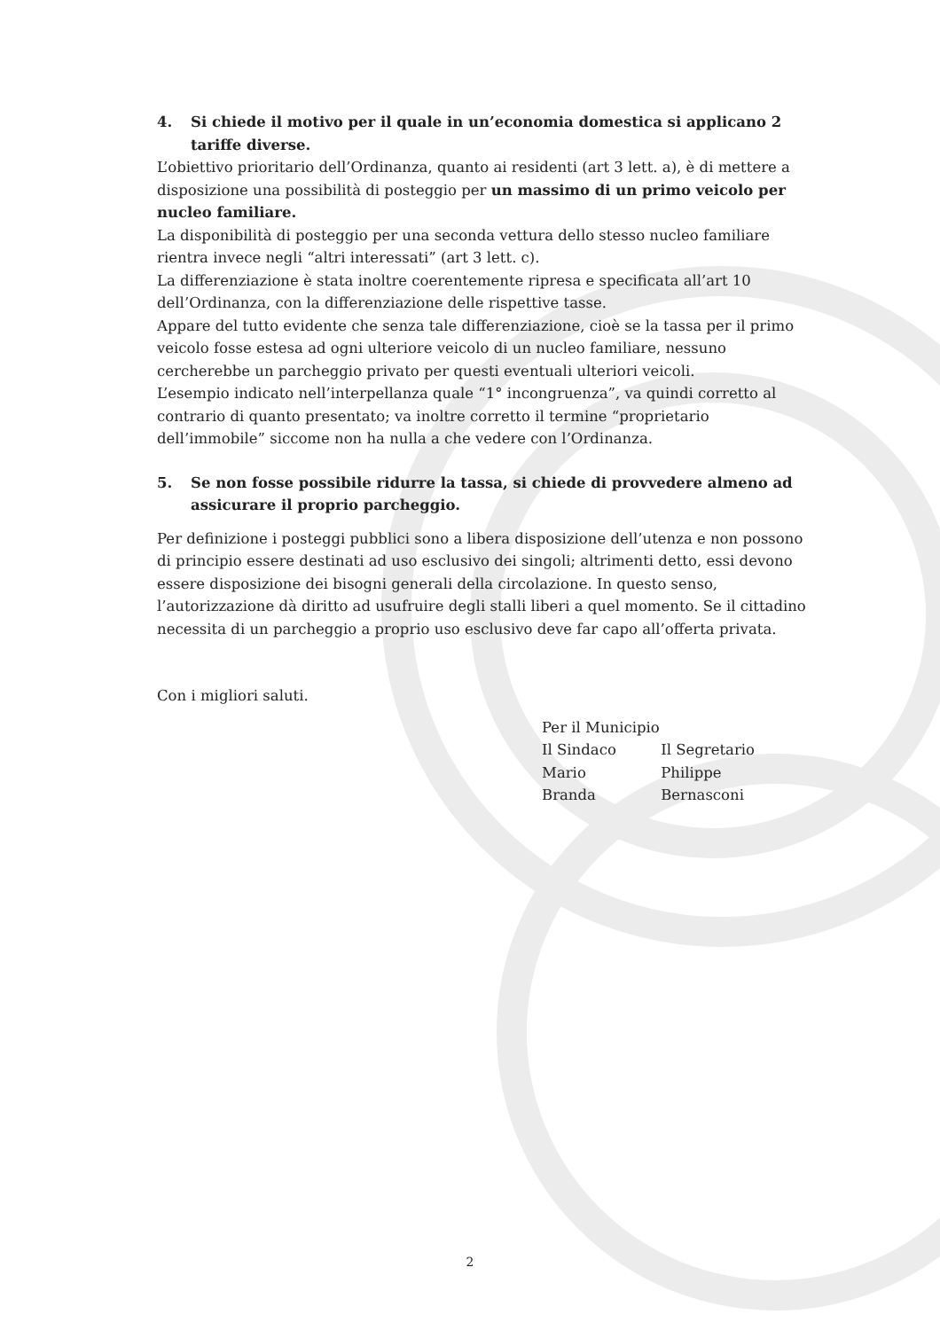4. Si chiede il motivo per il quale in un’economia domestica si applicano 2 tariffe diverse.
L’obiettivo prioritario dell’Ordinanza, quanto ai residenti (art 3 lett. a), è di mettere a disposizione una possibilità di posteggio per un massimo di un primo veicolo per nucleo familiare.
La disponibilità di posteggio per una seconda vettura dello stesso nucleo familiare rientra invece negli “altri interessati” (art 3 lett. c).
La differenziazione è stata inoltre coerentemente ripresa e specificata all’art 10 dell’Ordinanza, con la differenziazione delle rispettive tasse.
Appare del tutto evidente che senza tale differenziazione, cioè se la tassa per il primo veicolo fosse estesa ad ogni ulteriore veicolo di un nucleo familiare, nessuno cercherebbe un parcheggio privato per questi eventuali ulteriori veicoli.
L’esempio indicato nell’interpellanza quale “1° incongruenza”, va quindi corretto al contrario di quanto presentato; va inoltre corretto il termine “proprietario dell’immobile” siccome non ha nulla a che vedere con l’Ordinanza.
5. Se non fosse possibile ridurre la tassa, si chiede di provvedere almeno ad assicurare il proprio parcheggio.
Per definizione i posteggi pubblici sono a libera disposizione dell’utenza e non possono di principio essere destinati ad uso esclusivo dei singoli; altrimenti detto, essi devono essere disposizione dei bisogni generali della circolazione. In questo senso, l’autorizzazione dà diritto ad usufruire degli stalli liberi a quel momento. Se il cittadino necessita di un parcheggio a proprio uso esclusivo deve far capo all’offerta privata.
Con i migliori saluti.
| Per il Municipio | |
| Il Sindaco | Il Segretario |
| Mario Branda | Philippe Bernasconi |
2